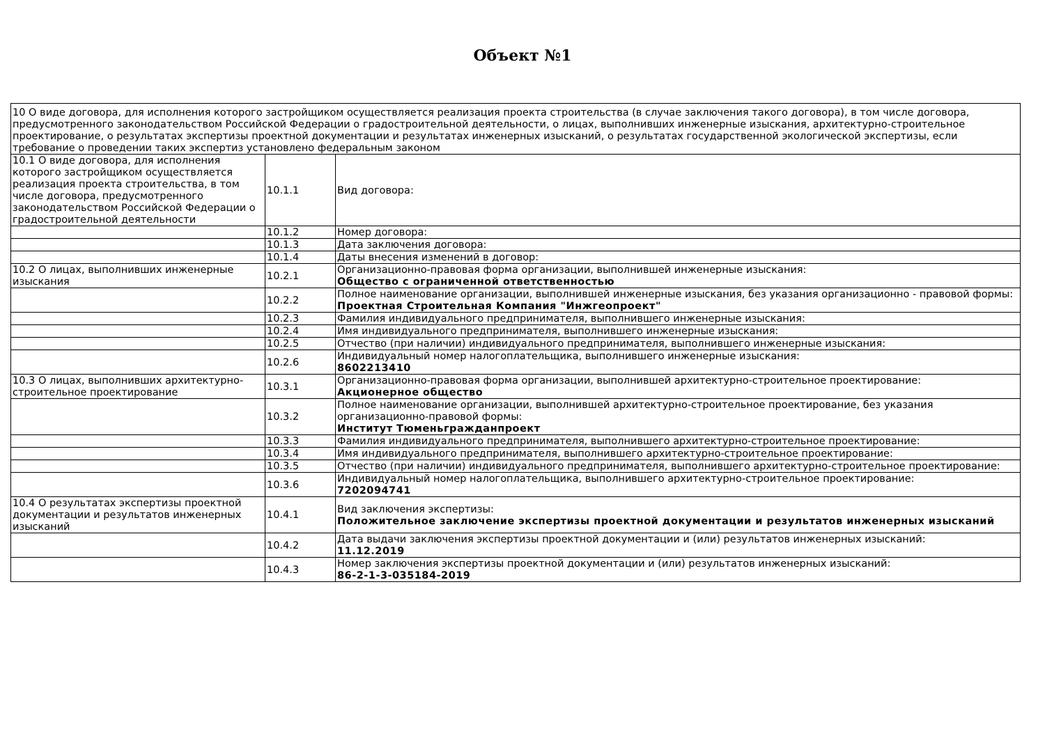Объект №1
| 10 О виде договора, для исполнения которого застройщиком осуществляется реализация проекта строительства (в случае заключения такого договора), в том числе договора, предусмотренного законодательством Российской Федерации о градостроительной деятельности, о лицах, выполнивших инженерные изыскания, архитектурно-строительное проектирование, о результатах экспертизы проектной документации и результатах инженерных изысканий, о результатах государственной экологической экспертизы, если требование о проведении таких экспертиз установлено федеральным законом | | |
| 10.1 О виде договора, для исполнения которого застройщиком осуществляется реализация проекта строительства, в том числе договора, предусмотренного законодательством Российской Федерации о градостроительной деятельности | 10.1.1 | Вид договора: |
| | 10.1.2 | Номер договора: |
| | 10.1.3 | Дата заключения договора: |
| | 10.1.4 | Даты внесения изменений в договор: |
| 10.2 О лицах, выполнивших инженерные изыскания | 10.2.1 | Организационно-правовая форма организации, выполнившей инженерные изыскания: Общество с ограниченной ответственностью |
| | 10.2.2 | Полное наименование организации, выполнившей инженерные изыскания, без указания организационно - правовой формы: Проектная Строительная Компания "Инжгеопроект" |
| | 10.2.3 | Фамилия индивидуального предпринимателя, выполнившего инженерные изыскания: |
| | 10.2.4 | Имя индивидуального предпринимателя, выполнившего инженерные изыскания: |
| | 10.2.5 | Отчество (при наличии) индивидуального предпринимателя, выполнившего инженерные изыскания: |
| | 10.2.6 | Индивидуальный номер налогоплательщика, выполнившего инженерные изыскания: 8602213410 |
| 10.3 О лицах, выполнивших архитектурно-строительное проектирование | 10.3.1 | Организационно-правовая форма организации, выполнившей архитектурно-строительное проектирование: Акционерное общество |
| | 10.3.2 | Полное наименование организации, выполнившей архитектурно-строительное проектирование, без указания организационно-правовой формы: Институт Тюменьгражданпроект |
| | 10.3.3 | Фамилия индивидуального предпринимателя, выполнившего архитектурно-строительное проектирование: |
| | 10.3.4 | Имя индивидуального предпринимателя, выполнившего архитектурно-строительное проектирование: |
| | 10.3.5 | Отчество (при наличии) индивидуального предпринимателя, выполнившего архитектурно-строительное проектирование: |
| | 10.3.6 | Индивидуальный номер налогоплательщика, выполнившего архитектурно-строительное проектирование: 7202094741 |
| 10.4 О результатах экспертизы проектной документации и результатов инженерных изысканий | 10.4.1 | Вид заключения экспертизы: Положительное заключение экспертизы проектной документации и результатов инженерных изысканий |
| | 10.4.2 | Дата выдачи заключения экспертизы проектной документации и (или) результатов инженерных изысканий: 11.12.2019 |
| | 10.4.3 | Номер заключения экспертизы проектной документации и (или) результатов инженерных изысканий: 86-2-1-3-035184-2019 |